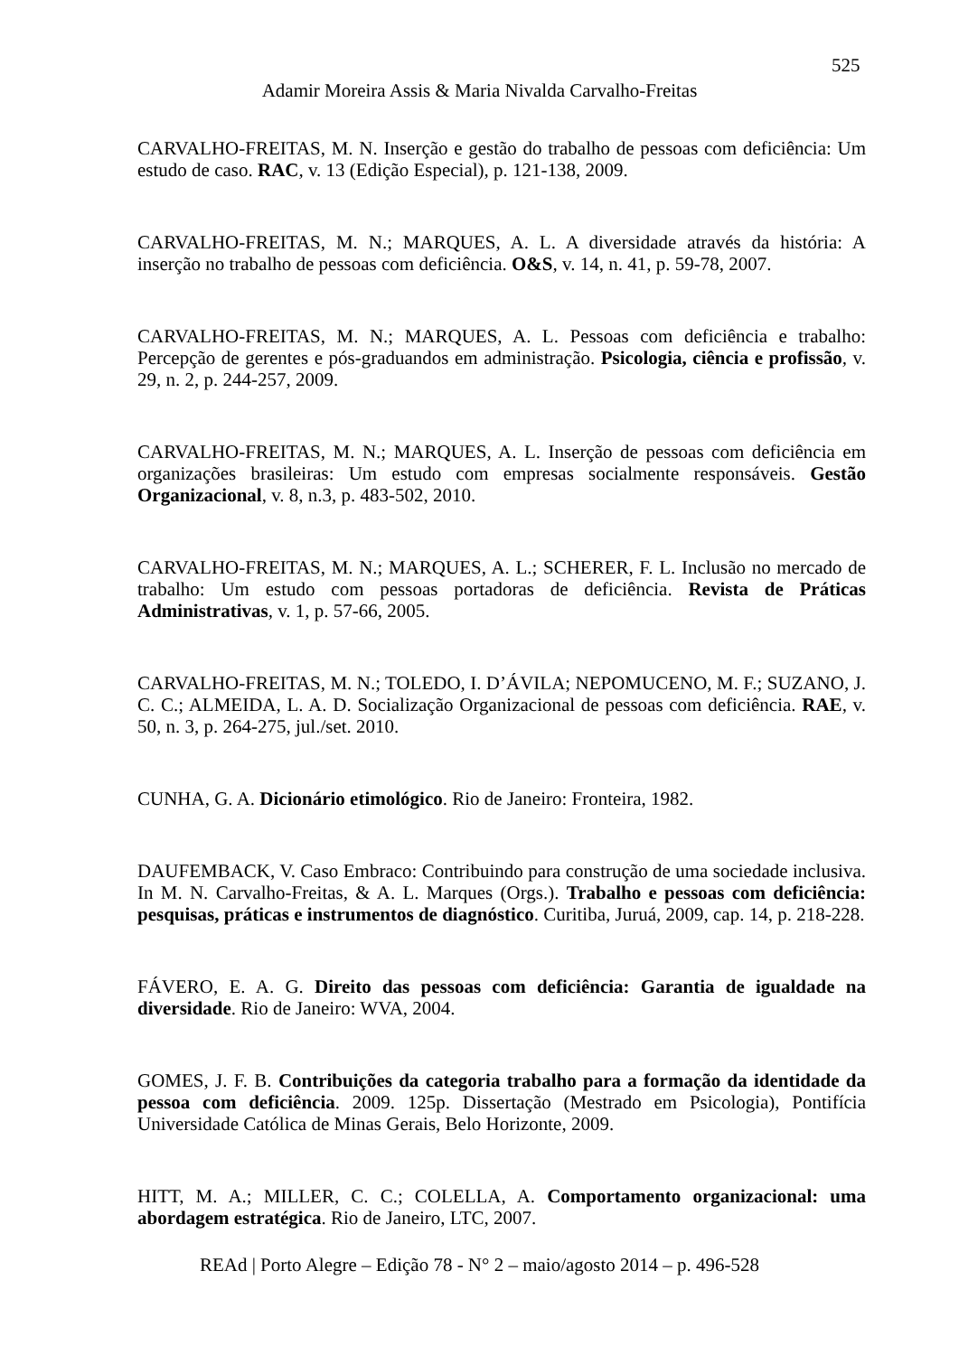525
Adamir Moreira Assis & Maria Nivalda Carvalho-Freitas
CARVALHO-FREITAS, M. N. Inserção e gestão do trabalho de pessoas com deficiência: Um estudo de caso. RAC, v. 13 (Edição Especial), p. 121-138, 2009.
CARVALHO-FREITAS, M. N.; MARQUES, A. L. A diversidade através da história: A inserção no trabalho de pessoas com deficiência. O&S, v. 14, n. 41, p. 59-78, 2007.
CARVALHO-FREITAS, M. N.; MARQUES, A. L. Pessoas com deficiência e trabalho: Percepção de gerentes e pós-graduandos em administração. Psicologia, ciência e profissão, v. 29, n. 2, p. 244-257, 2009.
CARVALHO-FREITAS, M. N.; MARQUES, A. L. Inserção de pessoas com deficiência em organizações brasileiras: Um estudo com empresas socialmente responsáveis. Gestão Organizacional, v. 8, n.3, p. 483-502, 2010.
CARVALHO-FREITAS, M. N.; MARQUES, A. L.; SCHERER, F. L. Inclusão no mercado de trabalho: Um estudo com pessoas portadoras de deficiência. Revista de Práticas Administrativas, v. 1, p. 57-66, 2005.
CARVALHO-FREITAS, M. N.; TOLEDO, I. D’ÁVILA; NEPOMUCENO, M. F.; SUZANO, J. C. C.; ALMEIDA, L. A. D. Socialização Organizacional de pessoas com deficiência. RAE, v. 50, n. 3, p. 264-275, jul./set. 2010.
CUNHA, G. A. Dicionário etimológico. Rio de Janeiro: Fronteira, 1982.
DAUFEMBACK, V. Caso Embraco: Contribuindo para construção de uma sociedade inclusiva. In M. N. Carvalho-Freitas, & A. L. Marques (Orgs.). Trabalho e pessoas com deficiência: pesquisas, práticas e instrumentos de diagnóstico. Curitiba, Juruá, 2009, cap. 14, p. 218-228.
FÁVERO, E. A. G. Direito das pessoas com deficiência: Garantia de igualdade na diversidade. Rio de Janeiro: WVA, 2004.
GOMES, J. F. B. Contribuições da categoria trabalho para a formação da identidade da pessoa com deficiência. 2009. 125p. Dissertação (Mestrado em Psicologia), Pontifícia Universidade Católica de Minas Gerais, Belo Horizonte, 2009.
HITT, M. A.; MILLER, C. C.; COLELLA, A. Comportamento organizacional: uma abordagem estratégica. Rio de Janeiro, LTC, 2007.
REAd | Porto Alegre – Edição 78 - N° 2 – maio/agosto 2014 – p. 496-528